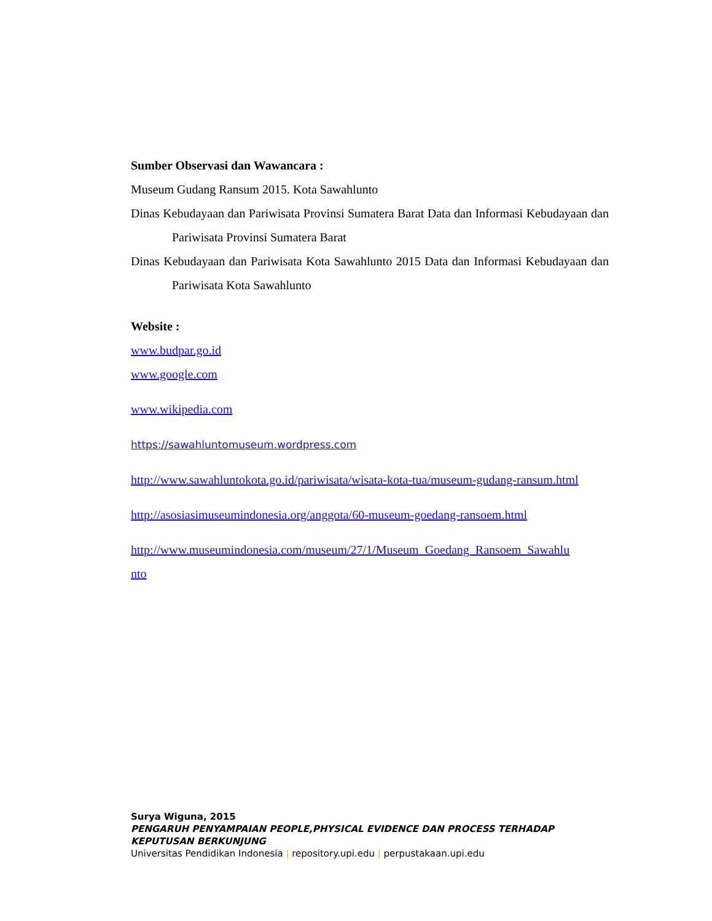Sumber Observasi dan Wawancara :
Museum Gudang Ransum 2015. Kota Sawahlunto
Dinas Kebudayaan dan Pariwisata Provinsi Sumatera Barat Data dan Informasi Kebudayaan dan Pariwisata Provinsi Sumatera Barat
Dinas Kebudayaan dan Pariwisata Kota Sawahlunto 2015 Data dan Informasi Kebudayaan dan Pariwisata Kota Sawahlunto
Website :
www.budpar.go.id
www.google.com
www.wikipedia.com
https://sawahluntomuseum.wordpress.com
http://www.sawahluntokota.go.id/pariwisata/wisata-kota-tua/museum-gudang-ransum.html
http://asosiasimuseumindonesia.org/anggota/60-museum-goedang-ransoem.html
http://www.museumindonesia.com/museum/27/1/Museum_Goedang_Ransoem_Sawahlunto
Surya Wiguna, 2015
PENGARUH PENYAMPAIAN PEOPLE,PHYSICAL EVIDENCE DAN PROCESS TERHADAP KEPUTUSAN BERKUNJUNG
Universitas Pendidikan Indonesia | repository.upi.edu | perpustakaan.upi.edu